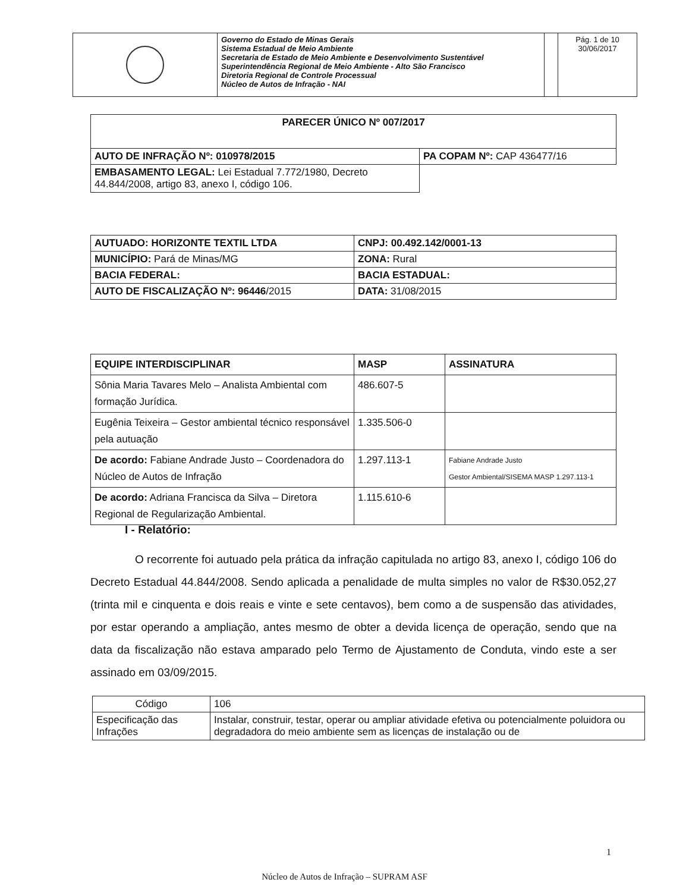| | Governo do Estado de Minas Gerais Sistema Estadual de Meio Ambiente Secretaria de Estado de Meio Ambiente e Desenvolvimento Sustentável Superintendência Regional de Meio Ambiente - Alto São Francisco Diretoria Regional de Controle Processual Núcleo de Autos de Infração - NAI | | Pág. 1 de 10 30/06/2017 |
| PARECER ÚNICO Nº 007/2017 | |
| --- | --- |
| AUTO DE INFRAÇÃO Nº: 010978/2015 | PA COPAM Nº: CAP 436477/16 |
| EMBASAMENTO LEGAL: Lei Estadual 7.772/1980, Decreto 44.844/2008, artigo 83, anexo I, código 106. | |
| AUTUADO: HORIZONTE TEXTIL LTDA | CNPJ: 00.492.142/0001-13 |
| MUNICÍPIO: Pará de Minas/MG | ZONA: Rural |
| BACIA FEDERAL: | BACIA ESTADUAL: |
| AUTO DE FISCALIZAÇÃO Nº: 96446 /2015 | DATA: 31/08/2015 |
| EQUIPE INTERDISCIPLINAR | MASP | ASSINATURA |
| --- | --- | --- |
| Sônia Maria Tavares Melo – Analista Ambiental com formação Jurídica. | 486.607-5 | |
| Eugênia Teixeira – Gestor ambiental técnico responsável pela autuação | 1.335.506-0 | |
| De acordo: Fabiane Andrade Justo – Coordenadora do Núcleo de Autos de Infração | 1.297.113-1 | Fabiane Andrade Justo Gestor Ambiental/SISEMA MASP 1.297.113-1 |
| De acordo: Adriana Francisca da Silva – Diretora Regional de Regularização Ambiental. | 1.115.610-6 | |
I - Relatório:
O recorrente foi autuado pela prática da infração capitulada no artigo 83, anexo I, código 106 do Decreto Estadual 44.844/2008. Sendo aplicada a penalidade de multa simples no valor de R$30.052,27 (trinta mil e cinquenta e dois reais e vinte e sete centavos), bem como a de suspensão das atividades, por estar operando a ampliação, antes mesmo de obter a devida licença de operação, sendo que na data da fiscalização não estava amparado pelo Termo de Ajustamento de Conduta, vindo este a ser assinado em 03/09/2015.
| Código | 106 |
| Especificação das Infrações | Instalar, construir, testar, operar ou ampliar atividade efetiva ou potencialmente poluidora ou degradadora do meio ambiente sem as licenças de instalação ou de |
1
Núcleo de Autos de Infração – SUPRAM ASF